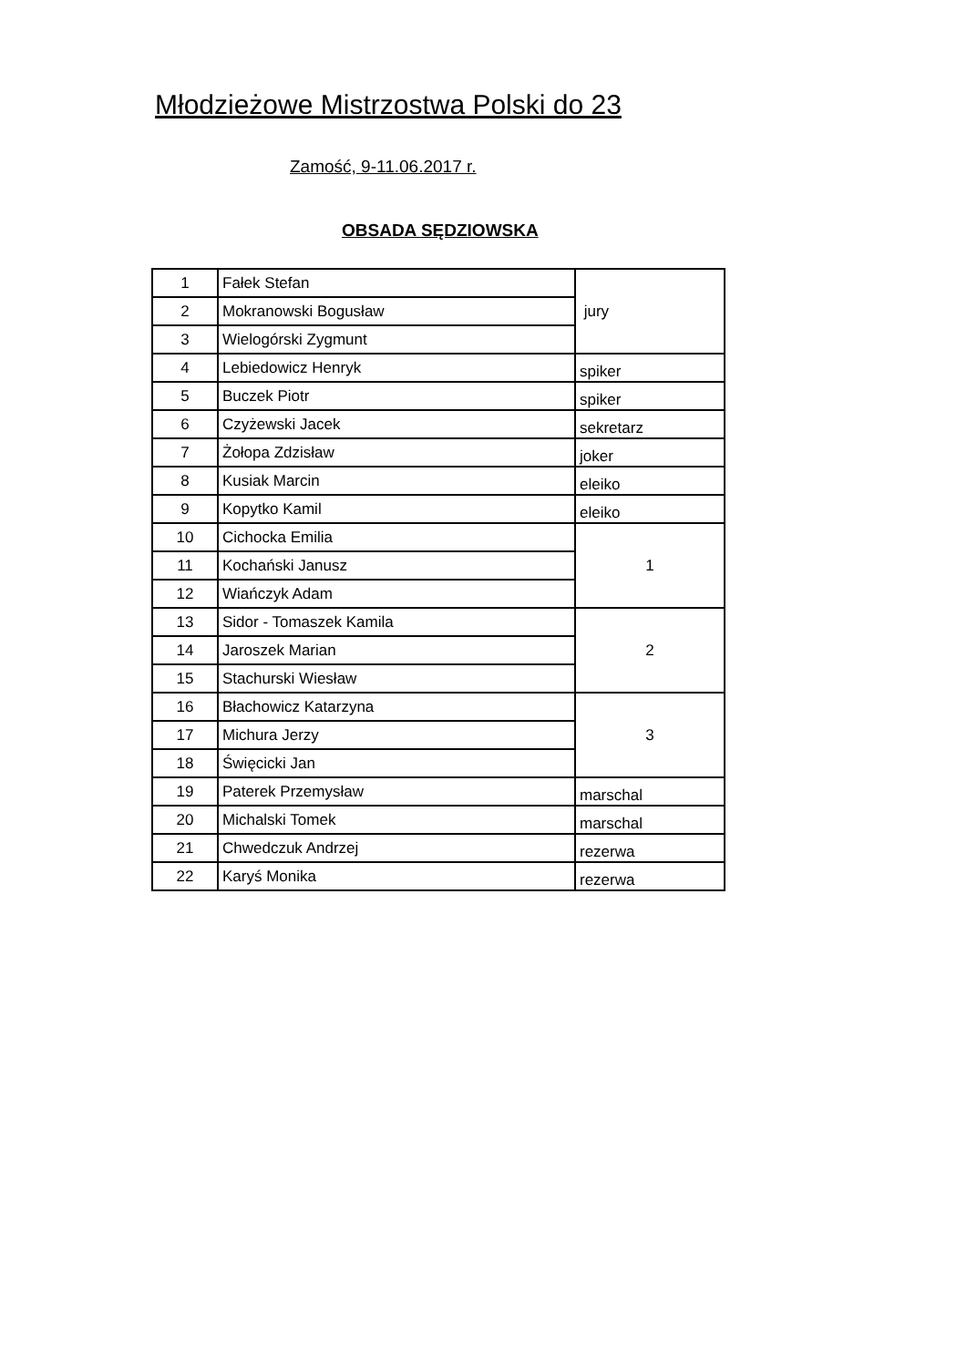Młodzieżowe Mistrzostwa Polski do 23
Zamość, 9-11.06.2017 r.
OBSADA SĘDZIOWSKA
| 1 | Fałek Stefan | jury |
| 2 | Mokranowski Bogusław | |
| 3 | Wielogórski Zygmunt | |
| 4 | Lebiedowicz Henryk | spiker |
| 5 | Buczek Piotr | spiker |
| 6 | Czyżewski Jacek | sekretarz |
| 7 | Żołopa Zdzisław | joker |
| 8 | Kusiak Marcin | eleiko |
| 9 | Kopytko Kamil | eleiko |
| 10 | Cichocka Emilia | 1 |
| 11 | Kochański Janusz | |
| 12 | Wiańczyk Adam | |
| 13 | Sidor - Tomaszek Kamila | 2 |
| 14 | Jaroszek Marian | |
| 15 | Stachurski Wiesław | |
| 16 | Błachowicz Katarzyna | 3 |
| 17 | Michura Jerzy | |
| 18 | Święcicki Jan | |
| 19 | Paterek Przemysław | marschal |
| 20 | Michalski Tomek | marschal |
| 21 | Chwedczuk Andrzej | rezerwa |
| 22 | Karyś Monika | rezerwa |